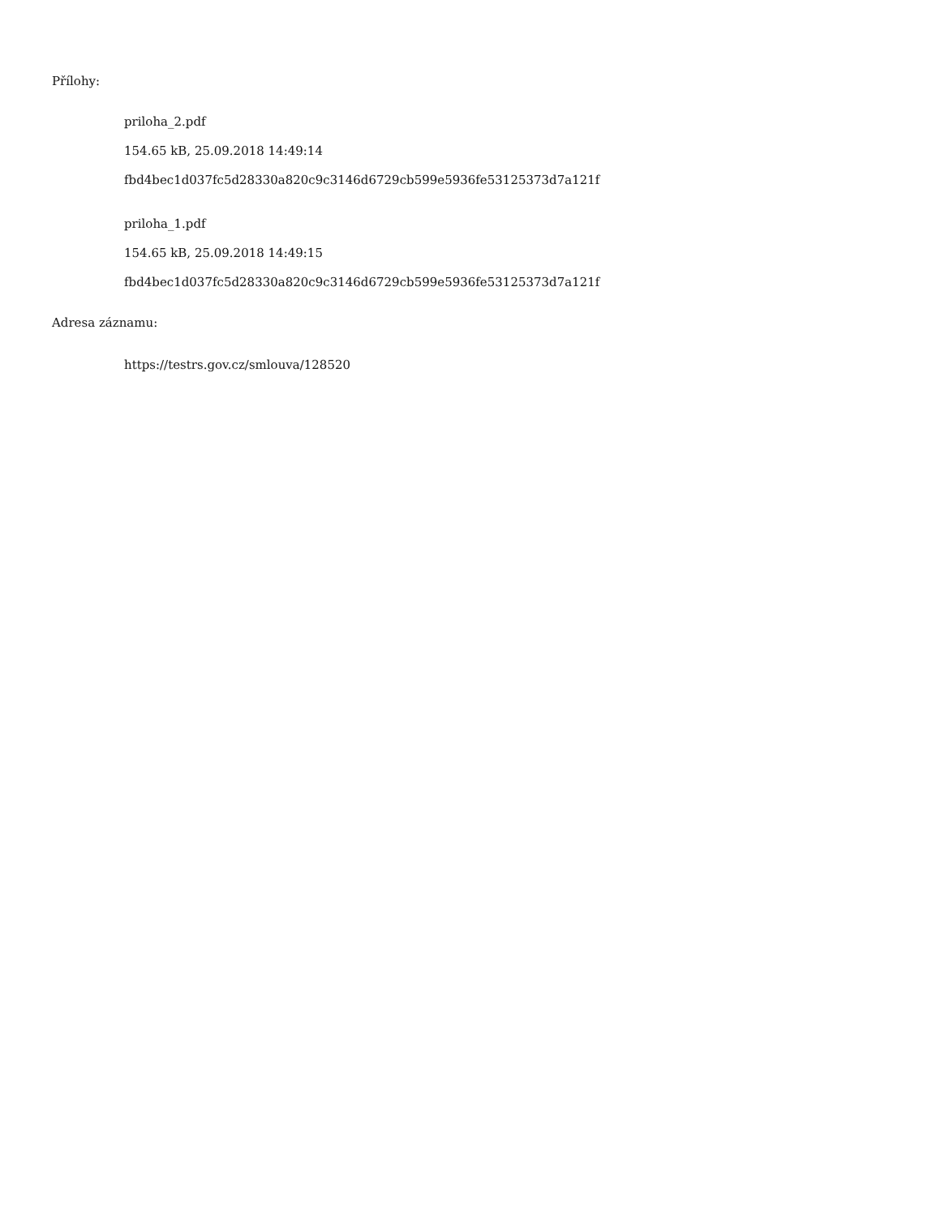Přílohy:
priloha_2.pdf
154.65 kB, 25.09.2018 14:49:14
fbd4bec1d037fc5d28330a820c9c3146d6729cb599e5936fe53125373d7a121f
priloha_1.pdf
154.65 kB, 25.09.2018 14:49:15
fbd4bec1d037fc5d28330a820c9c3146d6729cb599e5936fe53125373d7a121f
Adresa záznamu:
https://testrs.gov.cz/smlouva/128520